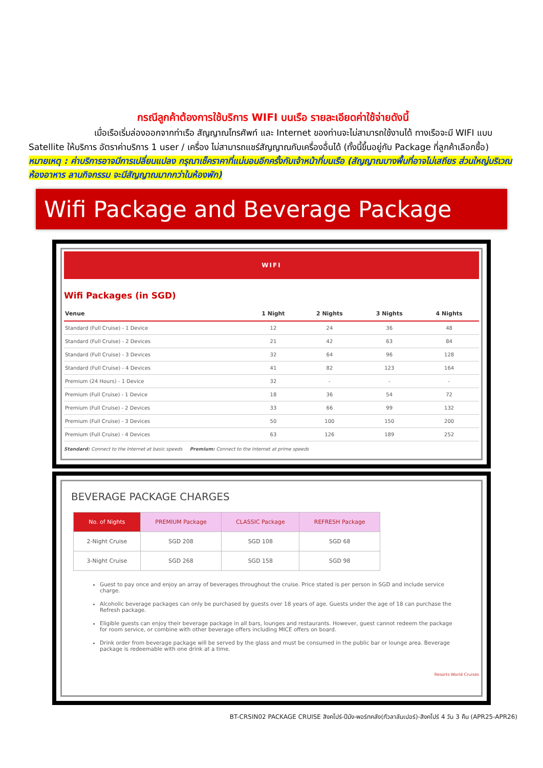กรณีลูกค้าต้องการใช้บริการ WIFI บนเรือ รายละเอียดค่าใช้จ่ายดังนี้
เมื่อเรือเริ่มล่องออกจากท่าเรือ สัญญาณโทรศัพท์ และ Internet ของท่านจะไม่สามารถใช้งานได้ ทางเรือจะมี WIFI แบบ Satellite ให้บริการ อัตราค่าบริการ 1 user / เครื่อง ไม่สามารถแชร์สัญญาณกับเครื่องอื่นได้ (ทั้งนี้ขึ้นอยู่กับ Package ที่ลูกค้าเลือกซื้อ)
หมายเหตุ : ค่าบริการอาจมีการเปลี่ยนแปลง กรุณาเช็คราคาที่แน่นอนอีกครั้งกับเจ้าหน้าที่บนเรือ (สัญญาณบางพื้นที่อาจไม่เสถียร ส่วนใหญ่บริเวณห้องอาหาร ลานกิจกรรม จะมีสัญญาณมากกว่าในห้องพัก)
Wifi Package and Beverage Package
WIFI
Wifi Packages (in SGD)
| Venue | 1 Night | 2 Nights | 3 Nights | 4 Nights |
| --- | --- | --- | --- | --- |
| Standard (Full Cruise) - 1 Device | 12 | 24 | 36 | 48 |
| Standard (Full Cruise) - 2 Devices | 21 | 42 | 63 | 84 |
| Standard (Full Cruise) - 3 Devices | 32 | 64 | 96 | 128 |
| Standard (Full Cruise) - 4 Devices | 41 | 82 | 123 | 164 |
| Premium (24 Hours) - 1 Device | 32 | - | - | - |
| Premium (Full Cruise) - 1 Device | 18 | 36 | 54 | 72 |
| Premium (Full Cruise) - 2 Devices | 33 | 66 | 99 | 132 |
| Premium (Full Cruise) - 3 Devices | 50 | 100 | 150 | 200 |
| Premium (Full Cruise) - 4 Devices | 63 | 126 | 189 | 252 |
Standard: Connect to the Internet at basic speeds Premium: Connect to the Internet at prime speeds
BEVERAGE PACKAGE CHARGES
| No. of Nights | PREMIUM Package | CLASSIC Package | REFRESH Package |
| --- | --- | --- | --- |
| 2-Night Cruise | SGD 208 | SGD 108 | SGD 68 |
| 3-Night Cruise | SGD 268 | SGD 158 | SGD 98 |
Guest to pay once and enjoy an array of beverages throughout the cruise. Price stated is per person in SGD and include service charge.
Alcoholic beverage packages can only be purchased by guests over 18 years of age. Guests under the age of 18 can purchase the Refresh package.
Eligible guests can enjoy their beverage package in all bars, lounges and restaurants. However, guest cannot redeem the package for room service, or combine with other beverage offers including MICE offers on board.
Drink order from beverage package will be served by the glass and must be consumed in the public bar or lounge area. Beverage package is redeemable with one drink at a time.
Resorts World Cruises
BT-CRSIN02 PACKAGE CRUISE สิงคโปร์-ปีนัง-พอร์ทคลัง(กัวลาลัมเปอร์)-สิงคโปร์ 4 วัน 3 คืน (APR25-APR26)